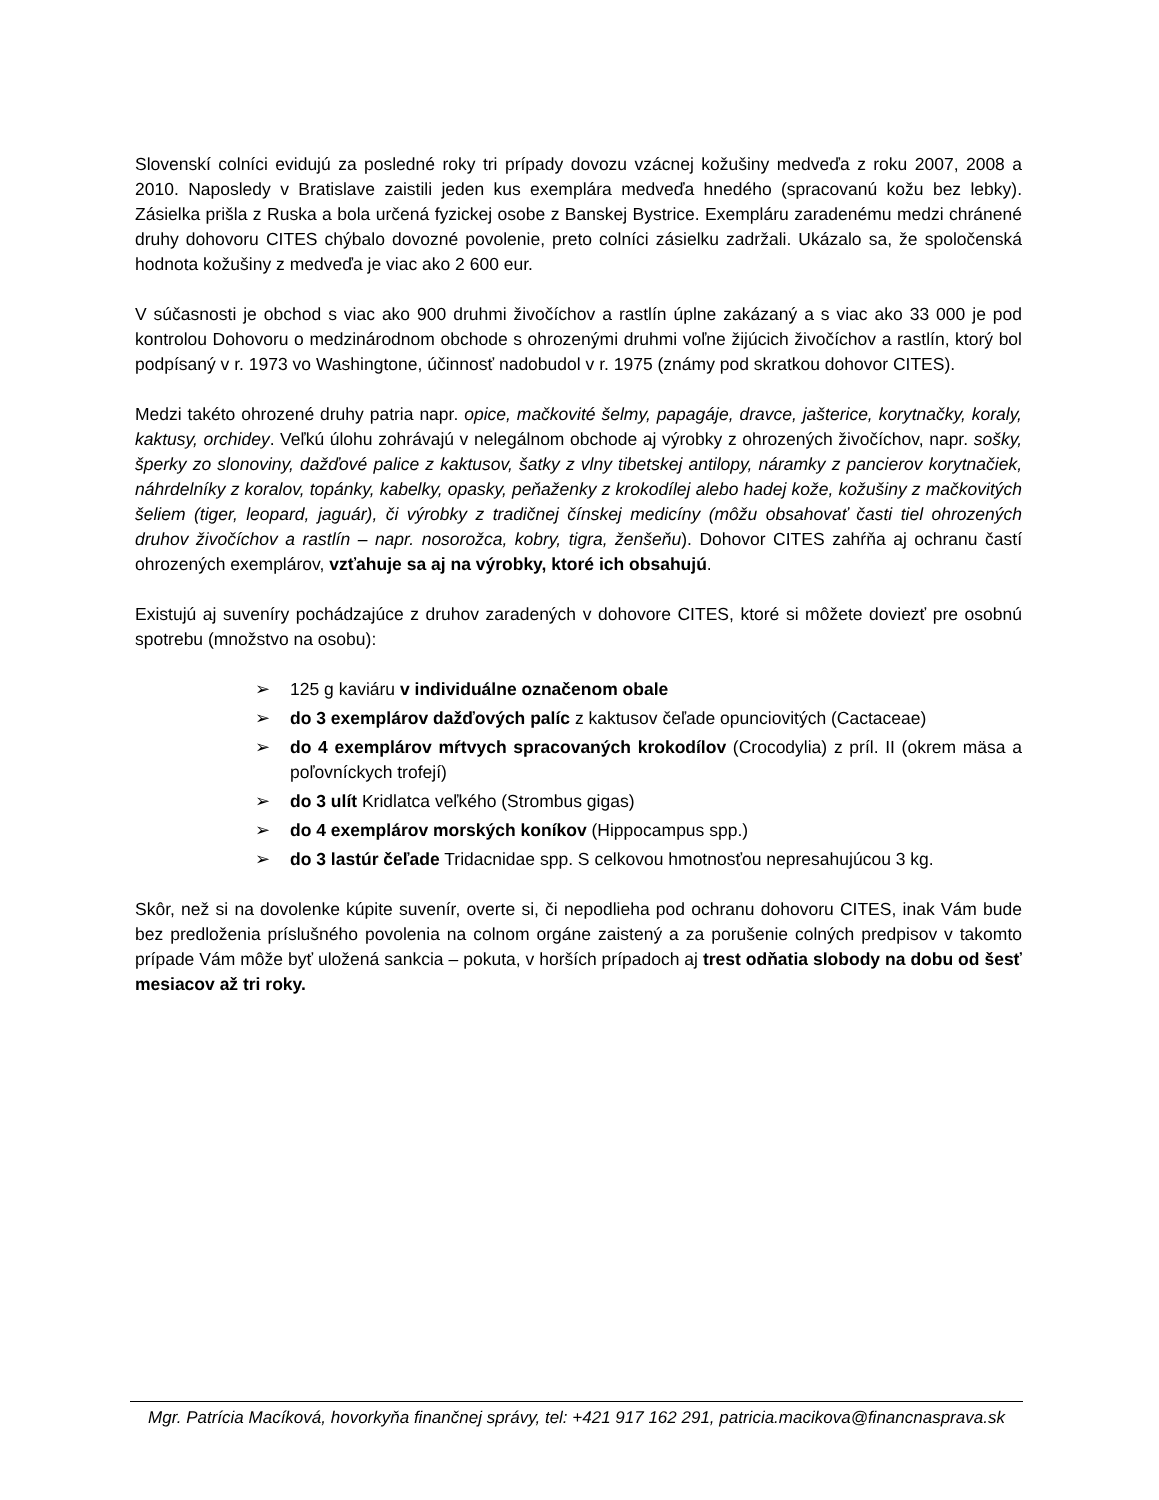Slovenskí colníci evidujú za posledné roky tri prípady dovozu vzácnej kožušiny medveďa z roku 2007, 2008 a 2010. Naposledy v Bratislave zaistili jeden kus exemplára medveďa hnedého (spracovanú kožu bez lebky). Zásielka prišla z Ruska a bola určená fyzickej osobe z Banskej Bystrice. Exempláru zaradenému medzi chránené druhy dohovoru CITES chýbalo dovozné povolenie, preto colníci zásielku zadržali. Ukázalo sa, že spoločenská hodnota kožušiny z medveďa je viac ako 2 600 eur.
V súčasnosti je obchod s viac ako 900 druhmi živočíchov a rastlín úplne zakázaný a s viac ako 33 000 je pod kontrolou Dohovoru o medzinárodnom obchode s ohrozenými druhmi voľne žijúcich živočíchov a rastlín, ktorý bol podpísaný v r. 1973 vo Washingtone, účinnosť nadobudol v r. 1975 (známy pod skratkou dohovor CITES).
Medzi takéto ohrozené druhy patria napr. opice, mačkovité šelmy, papagáje, dravce, jašterice, korytnačky, koraly, kaktusy, orchidey. Veľkú úlohu zohrávajú v nelegálnom obchode aj výrobky z ohrozených živočíchov, napr. sošky, šperky zo slonoviny, dažďové palice z kaktusov, šatky z vlny tibetskej antilopy, náramky z pancierov korytnačiek, náhrdelníky z koralov, topánky, kabelky, opasky, peňaženky z krokodílej alebo hadej kože, kožušiny z mačkovitých šeliem (tiger, leopard, jaguár), či výrobky z tradičnej čínskej medicíny (môžu obsahovať časti tiel ohrozených druhov živočíchov a rastlín – napr. nosorožca, kobry, tigra, ženšeňu). Dohovor CITES zahŕňa aj ochranu častí ohrozených exemplárov, vzťahuje sa aj na výrobky, ktoré ich obsahujú.
Existujú aj suveníry pochádzajúce z druhov zaradených v dohovore CITES, ktoré si môžete doviezť pre osobnú spotrebu (množstvo na osobu):
➢ 125 g kaviáru v individuálne označenom obale
➢ do 3 exemplárov dažďových palíc z kaktusov čeľade opunciovitých (Cactaceae)
➢ do 4 exemplárov mŕtvych spracovaných krokodílov (Crocodylia) z príl. II (okrem mäsa a poľovníckych trofejí)
➢ do 3 ulít Kridlatca veľkého (Strombus gigas)
➢ do 4 exemplárov morských koníkov (Hippocampus spp.)
➢ do 3 lastúr čeľade Tridacnidae spp. S celkovou hmotnosťou nepresahujúcou 3 kg.
Skôr, než si na dovolenke kúpite suvenír, overte si, či nepodlieha pod ochranu dohovoru CITES, inak Vám bude bez predloženia príslušného povolenia na colnom orgáne zaistený a za porušenie colných predpisov v takomto prípade Vám môže byť uložená sankcia – pokuta, v horších prípadoch aj trest odňatia slobody na dobu od šesť mesiacov až tri roky.
Mgr. Patrícia Macíková, hovorkyňa finančnej správy, tel: +421 917 162 291, patricia.macikova@financnasprava.sk